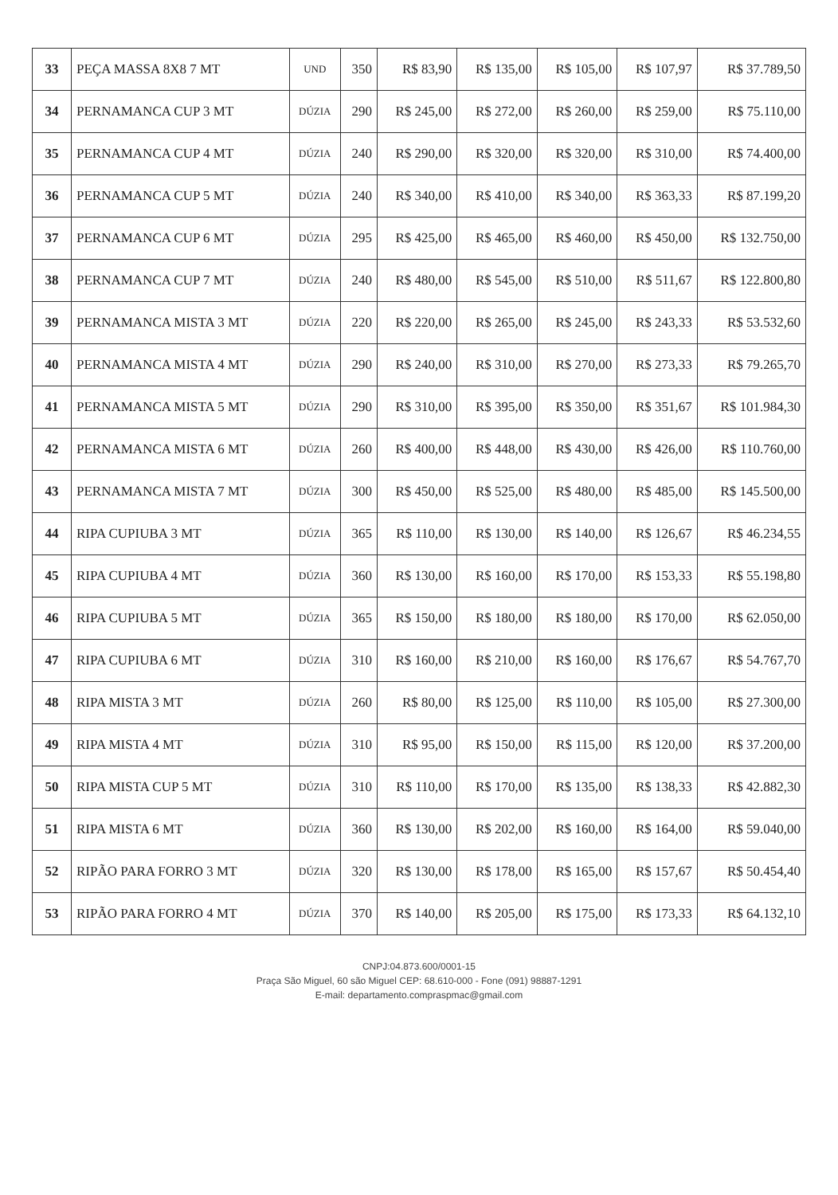| 33 | PEÇA MASSA 8X8 7 MT | UND | 350 | R$ 83,90 | R$ 135,00 | R$ 105,00 | R$ 107,97 | R$ 37.789,50 |
| 34 | PERNAMANCA CUP 3 MT | DÚZIA | 290 | R$ 245,00 | R$ 272,00 | R$ 260,00 | R$ 259,00 | R$ 75.110,00 |
| 35 | PERNAMANCA CUP 4 MT | DÚZIA | 240 | R$ 290,00 | R$ 320,00 | R$ 320,00 | R$ 310,00 | R$ 74.400,00 |
| 36 | PERNAMANCA CUP 5 MT | DÚZIA | 240 | R$ 340,00 | R$ 410,00 | R$ 340,00 | R$ 363,33 | R$ 87.199,20 |
| 37 | PERNAMANCA CUP 6 MT | DÚZIA | 295 | R$ 425,00 | R$ 465,00 | R$ 460,00 | R$ 450,00 | R$ 132.750,00 |
| 38 | PERNAMANCA CUP 7 MT | DÚZIA | 240 | R$ 480,00 | R$ 545,00 | R$ 510,00 | R$ 511,67 | R$ 122.800,80 |
| 39 | PERNAMANCA MISTA 3 MT | DÚZIA | 220 | R$ 220,00 | R$ 265,00 | R$ 245,00 | R$ 243,33 | R$ 53.532,60 |
| 40 | PERNAMANCA MISTA 4 MT | DÚZIA | 290 | R$ 240,00 | R$ 310,00 | R$ 270,00 | R$ 273,33 | R$ 79.265,70 |
| 41 | PERNAMANCA MISTA 5 MT | DÚZIA | 290 | R$ 310,00 | R$ 395,00 | R$ 350,00 | R$ 351,67 | R$ 101.984,30 |
| 42 | PERNAMANCA MISTA 6 MT | DÚZIA | 260 | R$ 400,00 | R$ 448,00 | R$ 430,00 | R$ 426,00 | R$ 110.760,00 |
| 43 | PERNAMANCA MISTA 7 MT | DÚZIA | 300 | R$ 450,00 | R$ 525,00 | R$ 480,00 | R$ 485,00 | R$ 145.500,00 |
| 44 | RIPA CUPIUBA 3 MT | DÚZIA | 365 | R$ 110,00 | R$ 130,00 | R$ 140,00 | R$ 126,67 | R$ 46.234,55 |
| 45 | RIPA CUPIUBA 4 MT | DÚZIA | 360 | R$ 130,00 | R$ 160,00 | R$ 170,00 | R$ 153,33 | R$ 55.198,80 |
| 46 | RIPA CUPIUBA 5 MT | DÚZIA | 365 | R$ 150,00 | R$ 180,00 | R$ 180,00 | R$ 170,00 | R$ 62.050,00 |
| 47 | RIPA CUPIUBA 6 MT | DÚZIA | 310 | R$ 160,00 | R$ 210,00 | R$ 160,00 | R$ 176,67 | R$ 54.767,70 |
| 48 | RIPA MISTA 3 MT | DÚZIA | 260 | R$ 80,00 | R$ 125,00 | R$ 110,00 | R$ 105,00 | R$ 27.300,00 |
| 49 | RIPA MISTA 4 MT | DÚZIA | 310 | R$ 95,00 | R$ 150,00 | R$ 115,00 | R$ 120,00 | R$ 37.200,00 |
| 50 | RIPA MISTA CUP 5 MT | DÚZIA | 310 | R$ 110,00 | R$ 170,00 | R$ 135,00 | R$ 138,33 | R$ 42.882,30 |
| 51 | RIPA MISTA 6 MT | DÚZIA | 360 | R$ 130,00 | R$ 202,00 | R$ 160,00 | R$ 164,00 | R$ 59.040,00 |
| 52 | RIPÃO PARA FORRO 3 MT | DÚZIA | 320 | R$ 130,00 | R$ 178,00 | R$ 165,00 | R$ 157,67 | R$ 50.454,40 |
| 53 | RIPÃO PARA FORRO 4 MT | DÚZIA | 370 | R$ 140,00 | R$ 205,00 | R$ 175,00 | R$ 173,33 | R$ 64.132,10 |
CNPJ:04.873.600/0001-15
Praça São Miguel, 60 são Miguel CEP: 68.610-000 - Fone (091) 98887-1291
E-mail: departamento.compraspmac@gmail.com